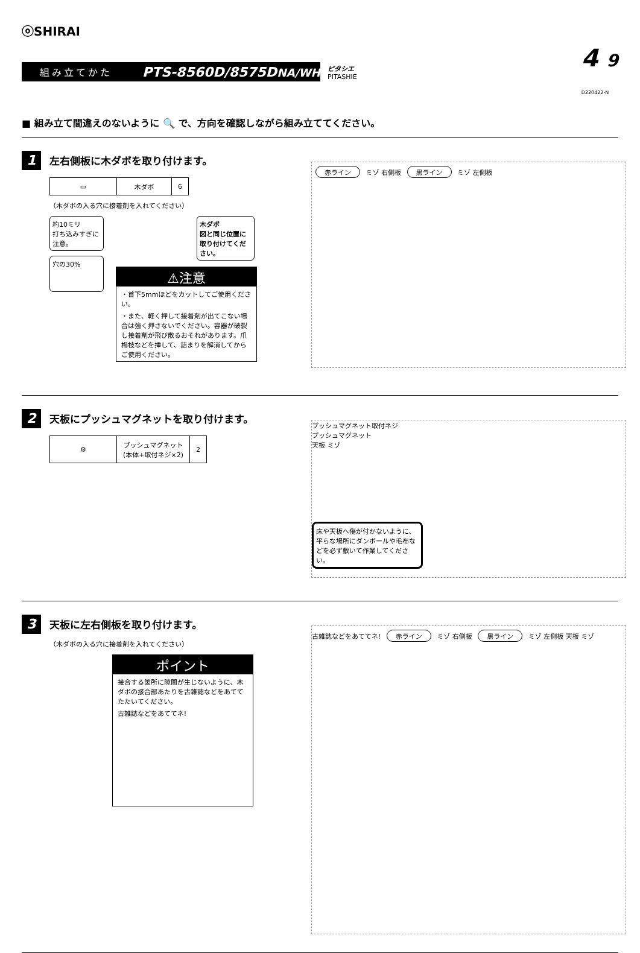ⓞSHIRAI
組み立てかた PTS-8560D/8575DNA/WH
ピタシエ
PITASHIE
4 9
D220422-N
■ 組み立て間違えのないように 🔍 で、方向を確認しながら組み立ててください。
1
左右側板に木ダボを取り付けます。
| ▭ | 木ダボ | 6 |
（木ダボの入る穴に接着剤を入れてください）
約10ミリ
打ち込みすぎに注意。
穴の30%
木ダボ
図と同じ位置に取り付けてください。
⚠注意
・首下5mmほどをカットしてご使用ください。
・また、軽く押して接着剤が出てこない場合は強く押さないでください。容器が破裂し接着剤が飛び散るおそれがあります。爪楊枝などを挿して、詰まりを解消してからご使用ください。
赤ライン ミゾ 右側板 黒ライン ミゾ 左側板
2
天板にプッシュマグネットを取り付けます。
| ⚙ | プッシュマグネット (本体+取付ネジ×2) | 2 |
プッシュマグネット取付ネジ
プッシュマグネット
天板 ミゾ
床や天板へ傷が付かないように、平らな場所にダンボールや毛布などを必ず敷いて作業してください。
3
天板に左右側板を取り付けます。
（木ダボの入る穴に接着剤を入れてください）
ポイント
接合する箇所に隙間が生じないように、木ダボの接合部あたりを古雑誌などをあてて たたいてください。
古雑誌などをあててネ!
古雑誌などをあててネ! 赤ライン ミゾ 右側板 黒ライン ミゾ 左側板 天板 ミゾ